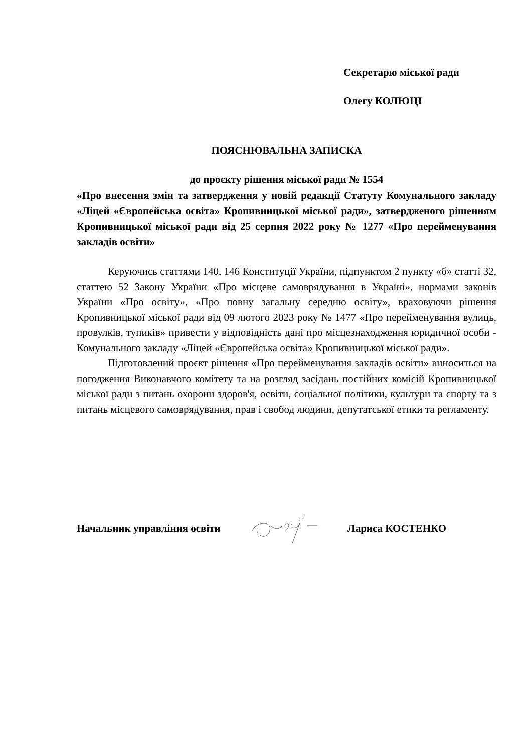Секретарю міської ради
Олегу КОЛЮЦІ
ПОЯСНЮВАЛЬНА ЗАПИСКА
до проєкту рішення міської ради № 1554
«Про внесення змін та затвердження у новій редакції Статуту Комунального закладу «Ліцей «Європейська освіта» Кропивницької міської ради», затвердженого рішенням Кропивницької міської ради від 25 серпня 2022 року № 1277 «Про перейменування закладів освіти»
Керуючись статтями 140, 146 Конституції України, підпунктом 2 пункту «б» статті 32, статтею 52 Закону України «Про місцеве самоврядування в Україні», нормами законів України «Про освіту», «Про повну загальну середню освіту», враховуючи рішення Кропивницької міської ради від 09 лютого 2023 року № 1477 «Про перейменування вулиць, провулків, тупиків» привести у відповідність дані про місцезнаходження юридичної особи - Комунального закладу «Ліцей «Європейська освіта» Кропивницької міської ради».
Підготовлений проєкт рішення «Про перейменування закладів освіти» виноситься на погодження Виконавчого комітету та на розгляд засідань постійних комісій Кропивницької міської ради з питань охорони здоров'я, освіти, соціальної політики, культури та спорту та з питань місцевого самоврядування, прав і свобод людини, депутатської етики та регламенту.
Начальник управління освіти
Лариса КОСТЕНКО